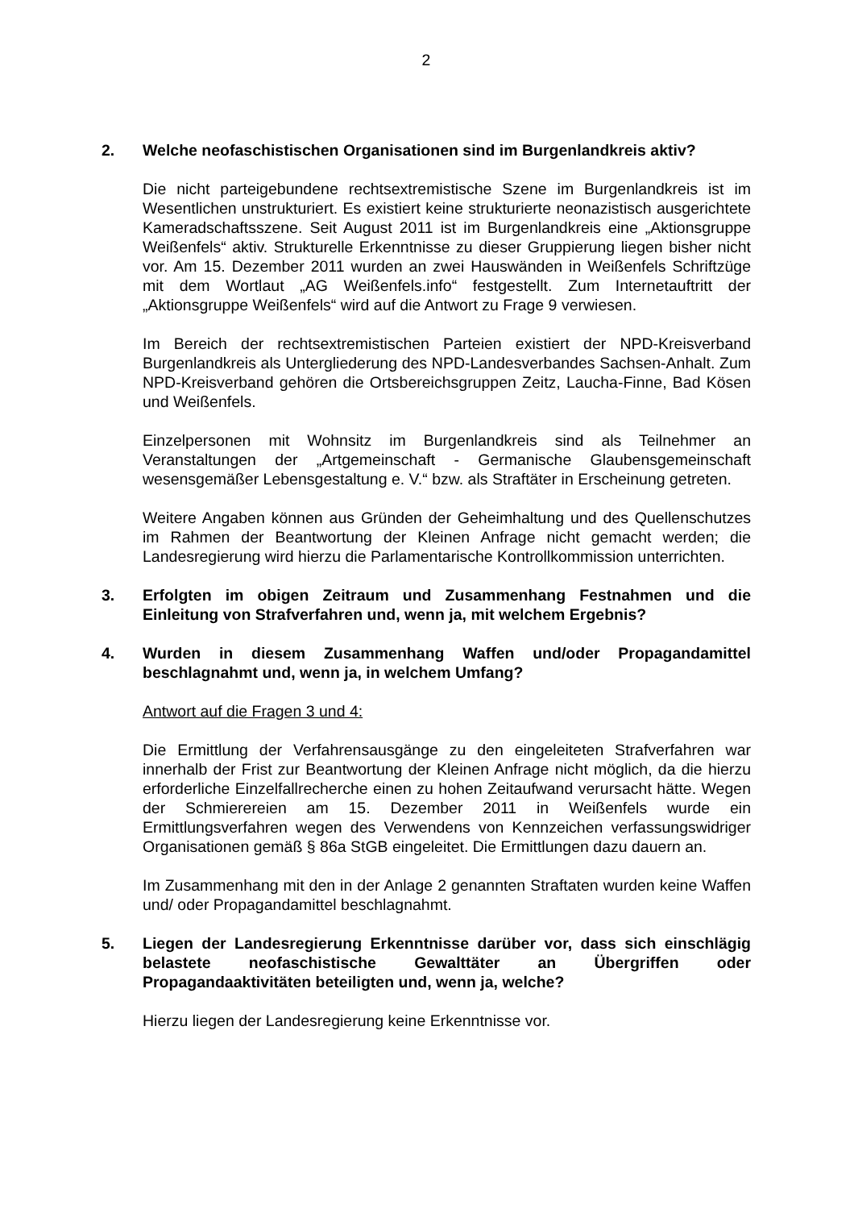2
2. Welche neofaschistischen Organisationen sind im Burgenlandkreis aktiv?
Die nicht parteigebundene rechtsextremistische Szene im Burgenlandkreis ist im Wesentlichen unstrukturiert. Es existiert keine strukturierte neonazistisch ausgerichtete Kameradschaftsszene. Seit August 2011 ist im Burgenlandkreis eine „Aktionsgruppe Weißenfels“ aktiv. Strukturelle Erkenntnisse zu dieser Gruppierung liegen bisher nicht vor. Am 15. Dezember 2011 wurden an zwei Hauswänden in Weißenfels Schriftzüge mit dem Wortlaut „AG Weißenfels.info“ festgestellt. Zum Internetauftritt der „Aktionsgruppe Weißenfels“ wird auf die Antwort zu Frage 9 verwiesen.
Im Bereich der rechtsextremistischen Parteien existiert der NPD-Kreisverband Burgenlandkreis als Untergliederung des NPD-Landesverbandes Sachsen-Anhalt. Zum NPD-Kreisverband gehören die Ortsbereichsgruppen Zeitz, Laucha-Finne, Bad Kösen und Weißenfels.
Einzelpersonen mit Wohnsitz im Burgenlandkreis sind als Teilnehmer an Veranstaltungen der „Artgemeinschaft - Germanische Glaubensgemeinschaft wesensgemäßer Lebensgestaltung e. V.“ bzw. als Straftäter in Erscheinung getreten.
Weitere Angaben können aus Gründen der Geheimhaltung und des Quellenschutzes im Rahmen der Beantwortung der Kleinen Anfrage nicht gemacht werden; die Landesregierung wird hierzu die Parlamentarische Kontrollkommission unterrichten.
3. Erfolgten im obigen Zeitraum und Zusammenhang Festnahmen und die Einleitung von Strafverfahren und, wenn ja, mit welchem Ergebnis?
4. Wurden in diesem Zusammenhang Waffen und/oder Propagandamittel beschlagnahmt und, wenn ja, in welchem Umfang?
Antwort auf die Fragen 3 und 4:
Die Ermittlung der Verfahrensausgänge zu den eingeleiteten Strafverfahren war innerhalb der Frist zur Beantwortung der Kleinen Anfrage nicht möglich, da die hierzu erforderliche Einzelfallrecherche einen zu hohen Zeitaufwand verursacht hätte. Wegen der Schmierereien am 15. Dezember 2011 in Weißenfels wurde ein Ermittlungsverfahren wegen des Verwendens von Kennzeichen verfassungswidriger Organisationen gemäß § 86a StGB eingeleitet. Die Ermittlungen dazu dauern an.
Im Zusammenhang mit den in der Anlage 2 genannten Straftaten wurden keine Waffen und/ oder Propagandamittel beschlagnahmt.
5. Liegen der Landesregierung Erkenntnisse darüber vor, dass sich einschlägig belastete neofaschistische Gewalttäter an Übergriffen oder Propagandaaktivitäten beteiligten und, wenn ja, welche?
Hierzu liegen der Landesregierung keine Erkenntnisse vor.